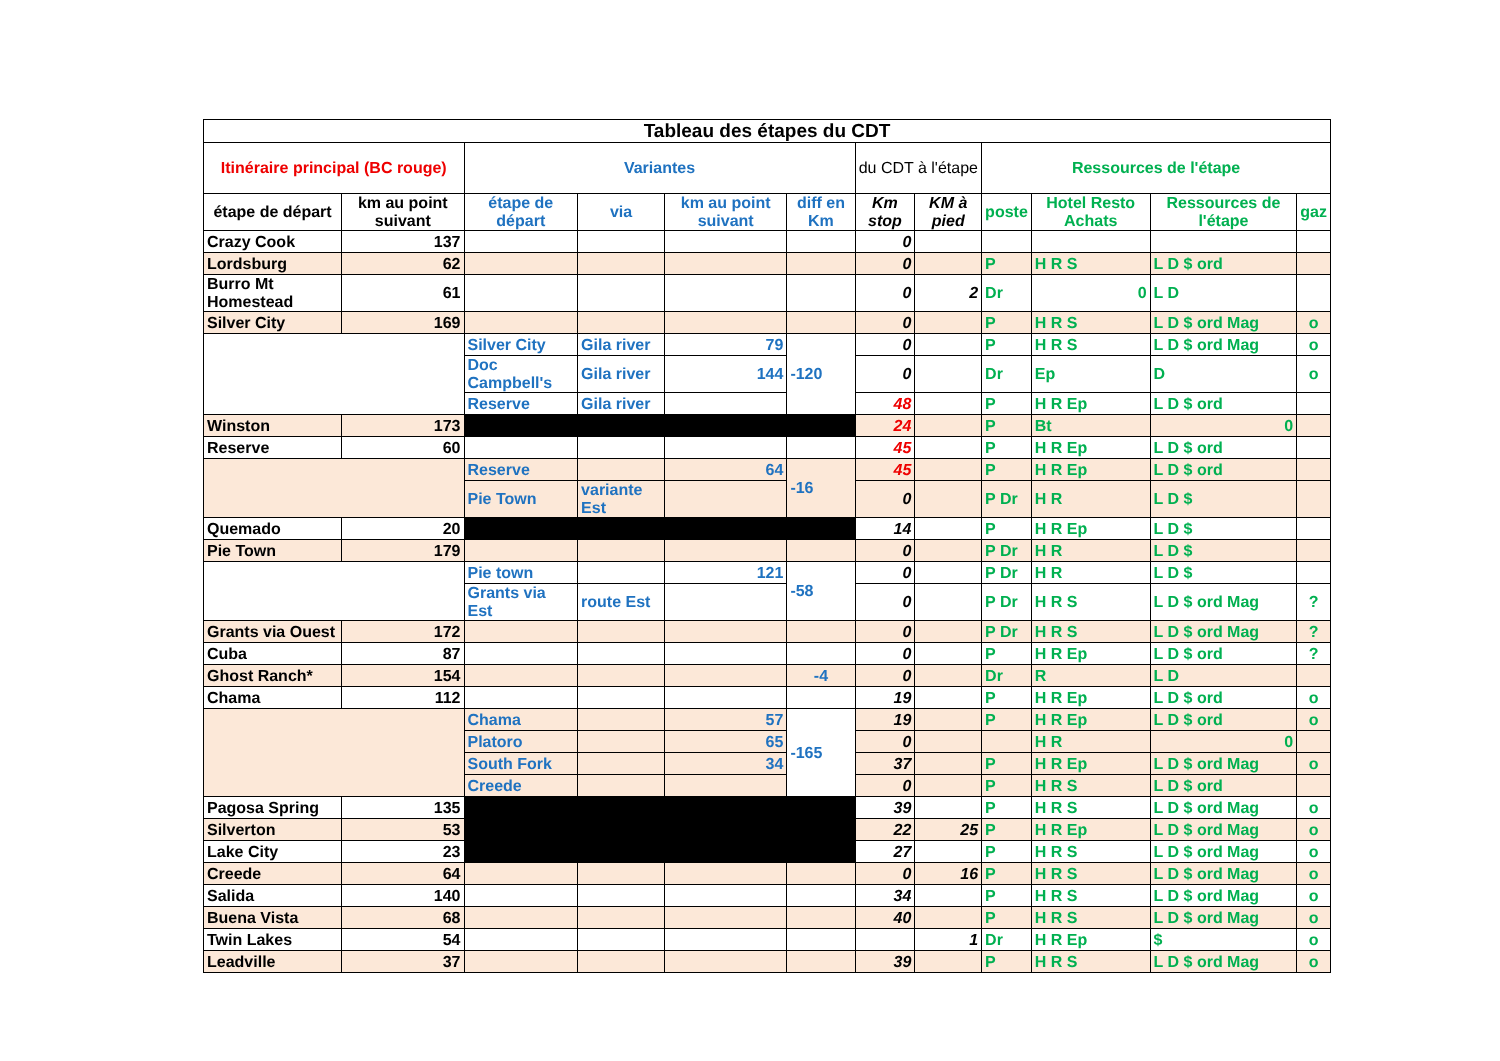| Tableau des étapes du CDT | | | | | | | | | | | |
| --- | --- | --- | --- | --- | --- | --- | --- | --- | --- | --- | --- |
| Itinéraire principal (BC rouge) | | Variantes | | | | du CDT à l'étape | | Ressources de l'étape | | | |
| étape de départ | km au point suivant | étape de départ | via | km au point suivant | diff en Km | Km stop | KM à pied | poste | Hotel Resto Achats | Ressources de l'étape | gaz |
| Crazy Cook | 137 | | | | | 0 | | | | | |
| Lordsburg | 62 | | | | | 0 | | P | H R S | L D $ ord | |
| Burro Mt Homestead | 61 | | | | | 0 | 2 | Dr | 0 | L D | |
| Silver City | 169 | | | | | 0 | | P | H R S | L D $ ord Mag | o |
| | | Silver City | Gila river | 79 | -120 | 0 | | P | H R S | L D $ ord Mag | o |
| | | Doc Campbell's | Gila river | 144 | | 0 | | Dr | Ep | D | o |
| | | Reserve | Gila river | | | 48 | | P | H R Ep | L D $ ord | |
| Winston | 173 | | | | | 24 | | P | Bt | 0 | |
| Reserve | 60 | | | | | 45 | | P | H R Ep | L D $ ord | |
| | | Reserve | | 64 | -16 | 45 | | P | H R Ep | L D $ ord | |
| | | Pie Town | variante Est | | | 0 | | P Dr | H R | L D $ | |
| Quemado | 20 | | | | | 14 | | P | H R Ep | L D $ | |
| Pie Town | 179 | | | | | 0 | | P Dr | H R | L D $ | |
| | | Pie town | | 121 | -58 | 0 | | P Dr | H R | L D $ | |
| | | Grants via Est | route Est | | | 0 | | P Dr | H R S | L D $ ord Mag | ? |
| Grants via Ouest | 172 | | | | | 0 | | P Dr | H R S | L D $ ord Mag | ? |
| Cuba | 87 | | | | | 0 | | P | H R Ep | L D $ ord | ? |
| Ghost Ranch* | 154 | | | | -4 | 0 | | Dr | R | L D | |
| Chama | 112 | | | | | 19 | | P | H R Ep | L D $ ord | o |
| | | Chama | | 57 | -165 | 19 | | P | H R Ep | L D $ ord | o |
| | | Platoro | | 65 | | 0 | | | H R | 0 | |
| | | South Fork | | 34 | | 37 | | P | H R Ep | L D $ ord Mag | o |
| | | Creede | | | | 0 | | P | H R S | L D $ ord | |
| Pagosa Spring | 135 | | | | | 39 | | P | H R S | L D $ ord Mag | o |
| Silverton | 53 | | | | | 22 | 25 | P | H R Ep | L D $ ord Mag | o |
| Lake City | 23 | | | | | 27 | | P | H R S | L D $ ord Mag | o |
| Creede | 64 | | | | | 0 | 16 | P | H R S | L D $ ord Mag | o |
| Salida | 140 | | | | | 34 | | P | H R S | L D $ ord Mag | o |
| Buena Vista | 68 | | | | | 40 | | P | H R S | L D $ ord Mag | o |
| Twin Lakes | 54 | | | | | | 1 | Dr | H R Ep | $ | o |
| Leadville | 37 | | | | | 39 | | P | H R S | L D $ ord Mag | o |